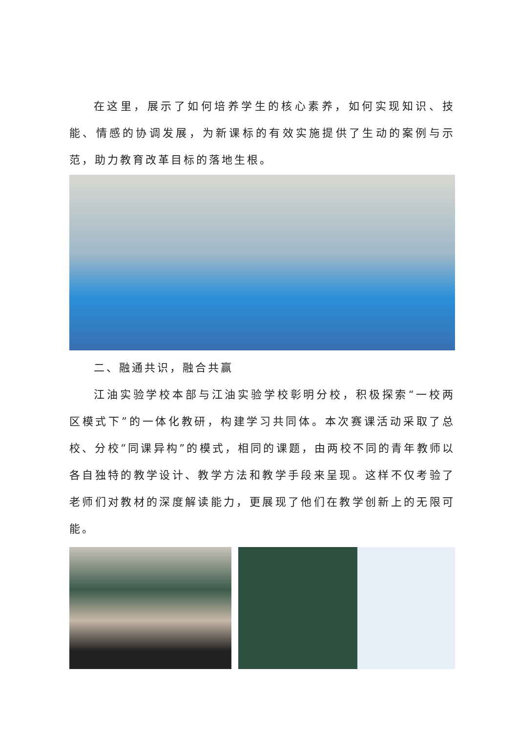在这里，展示了如何培养学生的核心素养，如何实现知识、技能、情感的协调发展，为新课标的有效实施提供了生动的案例与示范，助力教育改革目标的落地生根。
二、融通共识，融合共赢
江油实验学校本部与江油实验学校彰明分校，积极探索“一校两区模式下”的一体化教研，构建学习共同体。本次赛课活动采取了总校、分校“同课异构”的模式，相同的课题，由两校不同的青年教师以各自独特的教学设计、教学方法和教学手段来呈现。这样不仅考验了老师们对教材的深度解读能力，更展现了他们在教学创新上的无限可能。